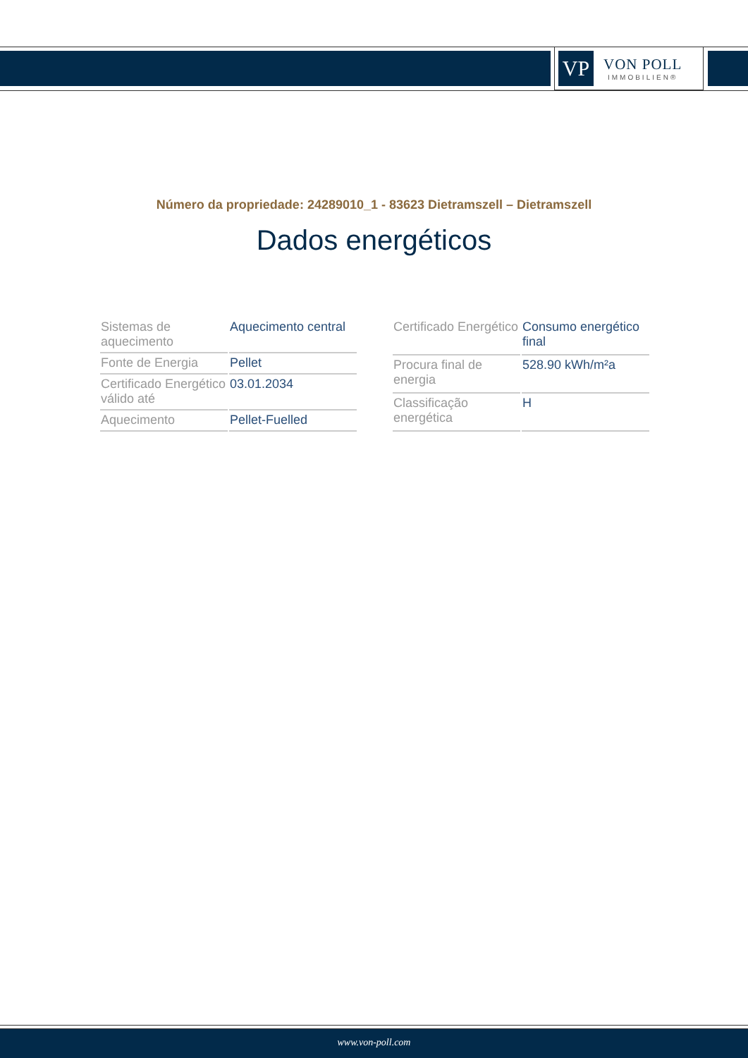VP
VON POLL
IMMOBILIEN®
Número da propriedade: 24289010_1 - 83623 Dietramszell – Dietramszell
Dados energéticos
| Sistemas de aquecimento | Aquecimento central |
| Fonte de Energia | Pellet |
| Certificado Energético válido até | 03.01.2034 |
| Aquecimento | Pellet-Fuelled |
| Certificado Energético | Consumo energético final |
| Procura final de energia | 528.90 kWh/m²a |
| Classificação energética | H |
www.von-poll.com